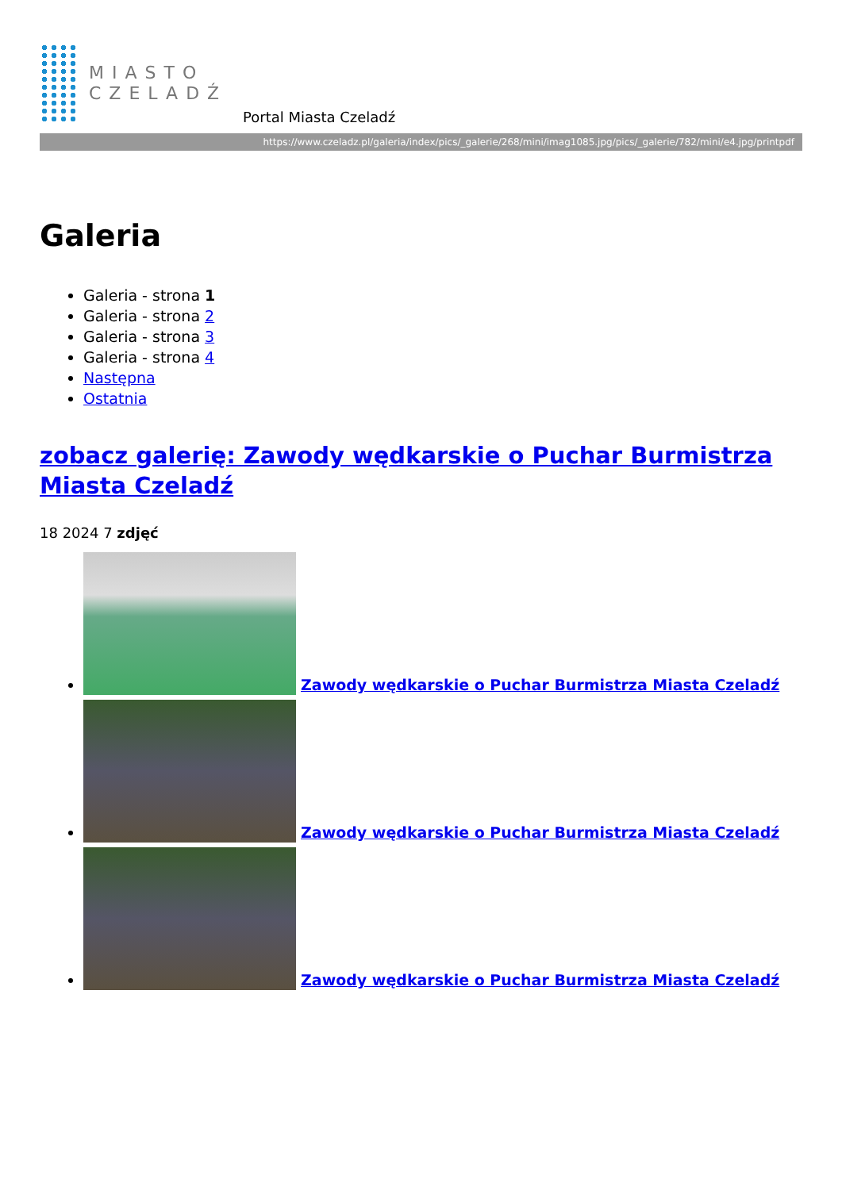MIASTO
CZELADŹ
Portal Miasta Czeladź
https://www.czeladz.pl/galeria/index/pics/_galerie/268/mini/imag1085.jpg/pics/_galerie/782/mini/e4.jpg/printpdf
Galeria
Galeria - strona 1
Galeria - strona 2
Galeria - strona 3
Galeria - strona 4
Następna
Ostatnia
zobacz galerię: Zawody wędkarskie o Puchar Burmistrza Miasta Czeladź
18 2024 7 zdjęć
Zawody wędkarskie o Puchar Burmistrza Miasta Czeladź
Zawody wędkarskie o Puchar Burmistrza Miasta Czeladź
Zawody wędkarskie o Puchar Burmistrza Miasta Czeladź